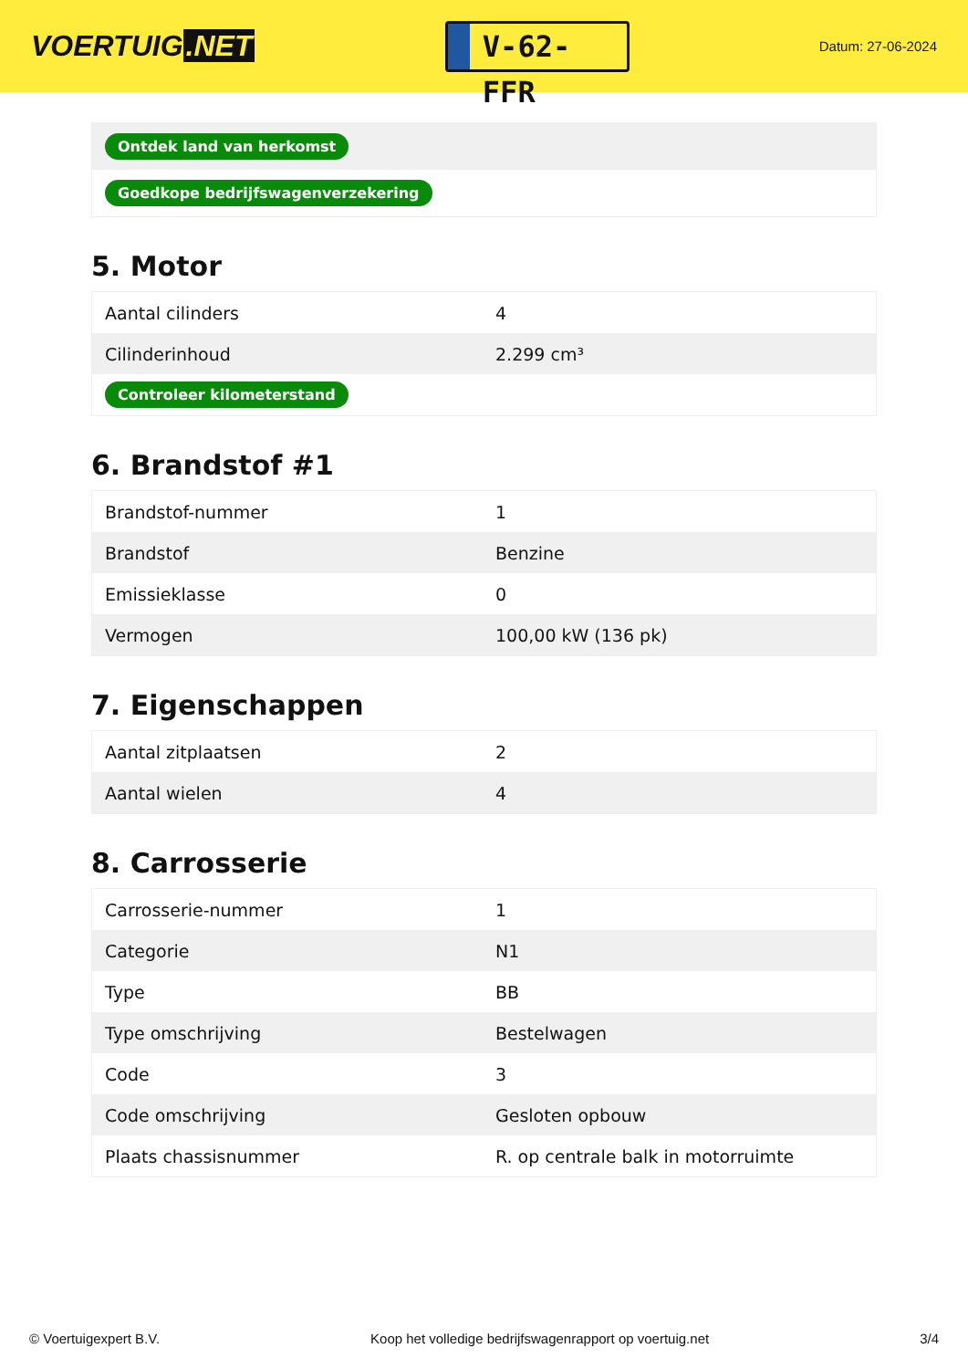VOERTUIG.NET
V-62-FFR
Datum: 27-06-2024
| Ontdek land van herkomst |
| Goedkope bedrijfswagenverzekering |
5. Motor
| Aantal cilinders | 4 |
| Cilinderinhoud | 2.299 cm³ |
| Controleer kilometerstand | |
6. Brandstof #1
| Brandstof-nummer | 1 |
| Brandstof | Benzine |
| Emissieklasse | 0 |
| Vermogen | 100,00 kW (136 pk) |
7. Eigenschappen
| Aantal zitplaatsen | 2 |
| Aantal wielen | 4 |
8. Carrosserie
| Carrosserie-nummer | 1 |
| Categorie | N1 |
| Type | BB |
| Type omschrijving | Bestelwagen |
| Code | 3 |
| Code omschrijving | Gesloten opbouw |
| Plaats chassisnummer | R. op centrale balk in motorruimte |
© Voertuigexpert B.V. Koop het volledige bedrijfswagenrapport op voertuig.net 3/4